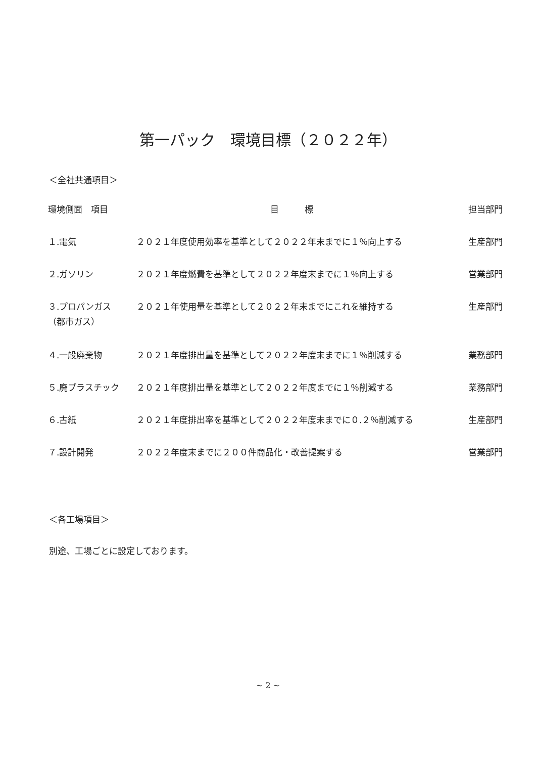第一パック　環境目標（２０２２年）
＜全社共通項目＞
| 環境側面 項目 | 目 標 | 担当部門 |
| --- | --- | --- |
| １.電気 | ２０２１年度使用効率を基準として２０２２年末までに１％向上する | 生産部門 |
| ２.ガソリン | ２０２１年度燃費を基準として２０２２年度末までに１％向上する | 営業部門 |
| ３.プロパンガス （都市ガス） | ２０２１年使用量を基準として２０２２年末までにこれを維持する | 生産部門 |
| ４.一般廃棄物 | ２０２１年度排出量を基準として２０２２年度末までに１％削減する | 業務部門 |
| ５.廃プラスチック | ２０２１年度排出量を基準として２０２２年度までに１％削減する | 業務部門 |
| ６.古紙 | ２０２１年度排出率を基準として２０２２年度末までに０.２％削減する | 生産部門 |
| ７.設計開発 | ２０２２年度末までに２００件商品化・改善提案する | 営業部門 |
＜各工場項目＞
別途、工場ごとに設定しております。
~ 2 ~